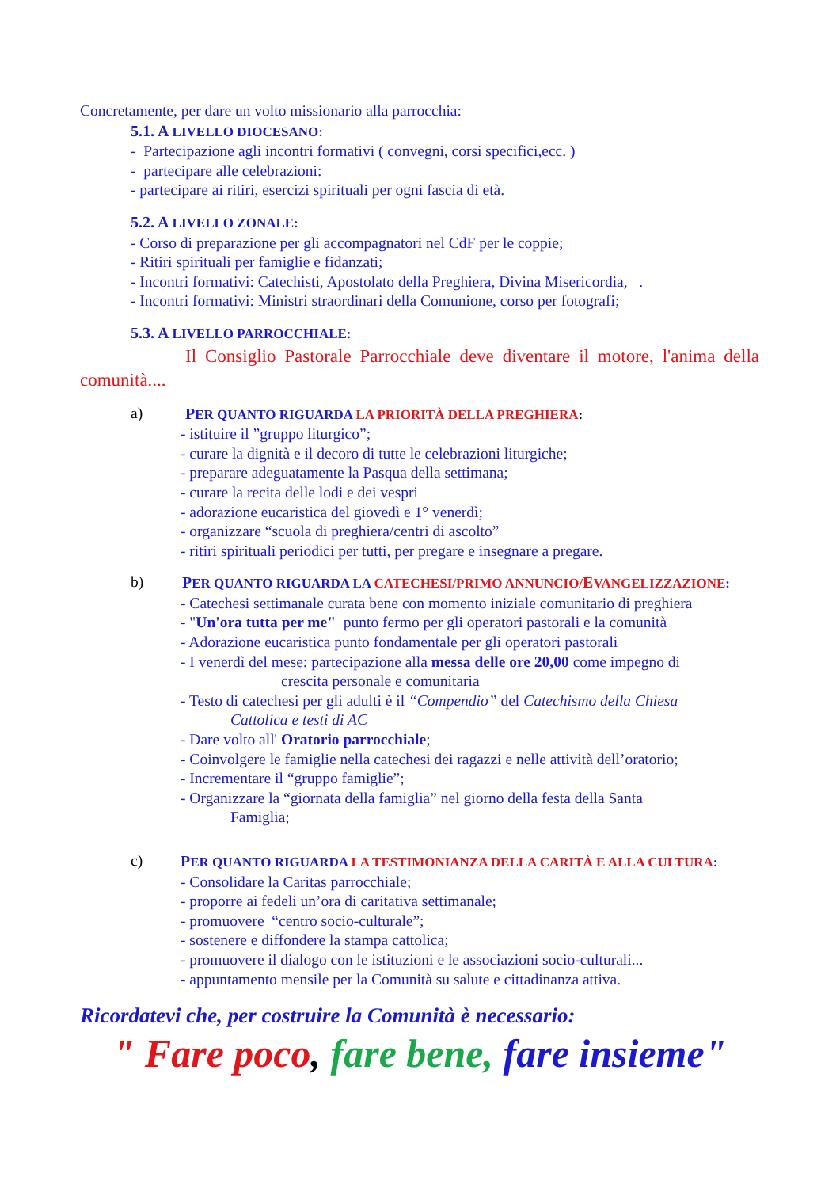Concretamente, per dare un volto missionario alla parrocchia:
5.1. A LIVELLO DIOCESANO:
- Partecipazione agli incontri formativi ( convegni, corsi specifici,ecc. )
- partecipare alle celebrazioni:
- partecipare ai ritiri, esercizi spirituali per ogni fascia di età.
5.2. A LIVELLO ZONALE:
- Corso di preparazione per gli accompagnatori nel CdF per le coppie;
- Ritiri spirituali per famiglie e fidanzati;
- Incontri formativi: Catechisti, Apostolato della Preghiera, Divina Misericordia, .
- Incontri formativi: Ministri straordinari della Comunione, corso per fotografi;
5.3. A LIVELLO PARROCCHIALE:
Il Consiglio Pastorale Parrocchiale deve diventare il motore, l'anima della comunità....
a) PER QUANTO RIGUARDA LA PRIORITÀ DELLA PREGHIERA:
- istituire il ”gruppo liturgico”;
- curare la dignità e il decoro di tutte le celebrazioni liturgiche;
- preparare adeguatamente la Pasqua della settimana;
- curare la recita delle lodi e dei vespri
- adorazione eucaristica del giovedì e 1° venerdì;
- organizzare “scuola di preghiera/centri di ascolto”
- ritiri spirituali periodici per tutti, per pregare e insegnare a pregare.
b) PER QUANTO RIGUARDA LA CATECHESI/PRIMO ANNUNCIO/EVANGELIZZAZIONE:
- Catechesi settimanale curata bene con momento iniziale comunitario di preghiera
- "Un'ora tutta per me" punto fermo per gli operatori pastorali e la comunità
- Adorazione eucaristica punto fondamentale per gli operatori pastorali
- I venerdì del mese: partecipazione alla messa delle ore 20,00 come impegno di
crescita personale e comunitaria
- Testo di catechesi per gli adulti è il “Compendio” del Catechismo della Chiesa
Cattolica e testi di AC
- Dare volto all' Oratorio parrocchiale;
- Coinvolgere le famiglie nella catechesi dei ragazzi e nelle attività dell’oratorio;
- Incrementare il “gruppo famiglie”;
- Organizzare la “giornata della famiglia” nel giorno della festa della Santa
Famiglia;
c) PER QUANTO RIGUARDA LA TESTIMONIANZA DELLA CARITÀ E ALLA CULTURA:
- Consolidare la Caritas parrocchiale;
- proporre ai fedeli un’ora di caritativa settimanale;
- promuovere “centro socio-culturale”;
- sostenere e diffondere la stampa cattolica;
- promuovere il dialogo con le istituzioni e le associazioni socio-culturali...
- appuntamento mensile per la Comunità su salute e cittadinanza attiva.
Ricordatevi che, per costruire la Comunità è necessario:
" Fare poco, fare bene, fare insieme"